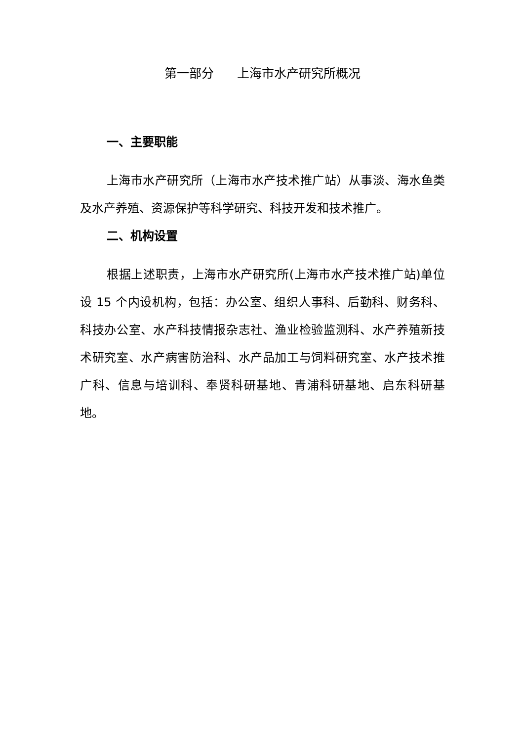第一部分 上海市水产研究所概况
一、主要职能
上海市水产研究所（上海市水产技术推广站）从事淡、海水鱼类及水产养殖、资源保护等科学研究、科技开发和技术推广。
二、机构设置
根据上述职责，上海市水产研究所(上海市水产技术推广站)单位设 15 个内设机构，包括：办公室、组织人事科、后勤科、财务科、科技办公室、水产科技情报杂志社、渔业检验监测科、水产养殖新技术研究室、水产病害防治科、水产品加工与饲料研究室、水产技术推广科、信息与培训科、奉贤科研基地、青浦科研基地、启东科研基地。